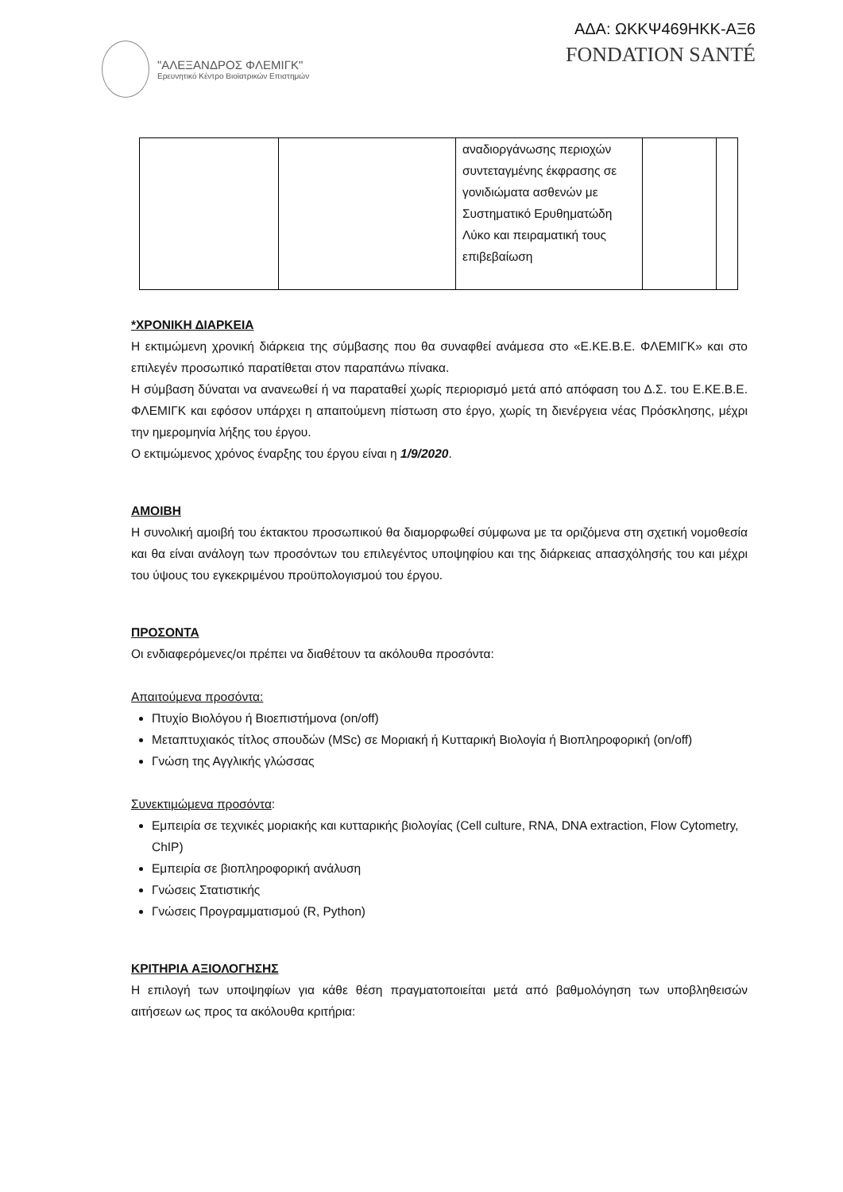"ΑΛΕΞΑΝΔΡΟΣ ΦΛΕΜΙΓΚ"
Ερευνητικό Κέντρο Βιοϊατρικών Επιστημών
ΑΔΑ: ΩΚΚΨ469ΗΚΚ-ΑΞ6
FONDATION SANTÉ
| | | αναδιοργάνωσης περιοχών συντεταγμένης έκφρασης σε γονιδιώματα ασθενών με Συστηματικό Ερυθηματώδη Λύκο και πειραματική τους επιβεβαίωση | | |
*ΧΡΟΝΙΚΗ ΔΙΑΡΚΕΙΑ
Η εκτιμώμενη χρονική διάρκεια της σύμβασης που θα συναφθεί ανάμεσα στο «Ε.ΚΕ.Β.Ε. ΦΛΕΜΙΓΚ» και στο επιλεγέν προσωπικό παρατίθεται στον παραπάνω πίνακα.
Η σύμβαση δύναται να ανανεωθεί ή να παραταθεί χωρίς περιορισμό μετά από απόφαση του Δ.Σ. του Ε.ΚΕ.Β.Ε. ΦΛΕΜΙΓΚ και εφόσον υπάρχει η απαιτούμενη πίστωση στο έργο, χωρίς τη διενέργεια νέας Πρόσκλησης, μέχρι την ημερομηνία λήξης του έργου.
Ο εκτιμώμενος χρόνος έναρξης του έργου είναι η 1/9/2020.
ΑΜΟΙΒΗ
Η συνολική αμοιβή του έκτακτου προσωπικού θα διαμορφωθεί σύμφωνα με τα οριζόμενα στη σχετική νομοθεσία και θα είναι ανάλογη των προσόντων του επιλεγέντος υποψηφίου και της διάρκειας απασχόλησής του και μέχρι του ύψους του εγκεκριμένου προϋπολογισμού του έργου.
ΠΡΟΣΟΝΤΑ
Οι ενδιαφερόμενες/οι πρέπει να διαθέτουν τα ακόλουθα προσόντα:
Απαιτούμενα προσόντα:
Πτυχίο Βιολόγου ή Βιοεπιστήμονα (on/off)
Μεταπτυχιακός τίτλος σπουδών (MSc) σε Μοριακή ή Κυτταρική Βιολογία ή Βιοπληροφορική (on/off)
Γνώση της Αγγλικής γλώσσας
Συνεκτιμώμενα προσόντα:
Εμπειρία σε τεχνικές μοριακής και κυτταρικής βιολογίας (Cell culture, RNA, DNA extraction, Flow Cytometry, ChIP)
Εμπειρία σε βιοπληροφορική ανάλυση
Γνώσεις Στατιστικής
Γνώσεις Προγραμματισμού (R, Python)
ΚΡΙΤΗΡΙΑ ΑΞΙΟΛΟΓΗΣΗΣ
Η επιλογή των υποψηφίων για κάθε θέση πραγματοποιείται μετά από βαθμολόγηση των υποβληθεισών αιτήσεων ως προς τα ακόλουθα κριτήρια: